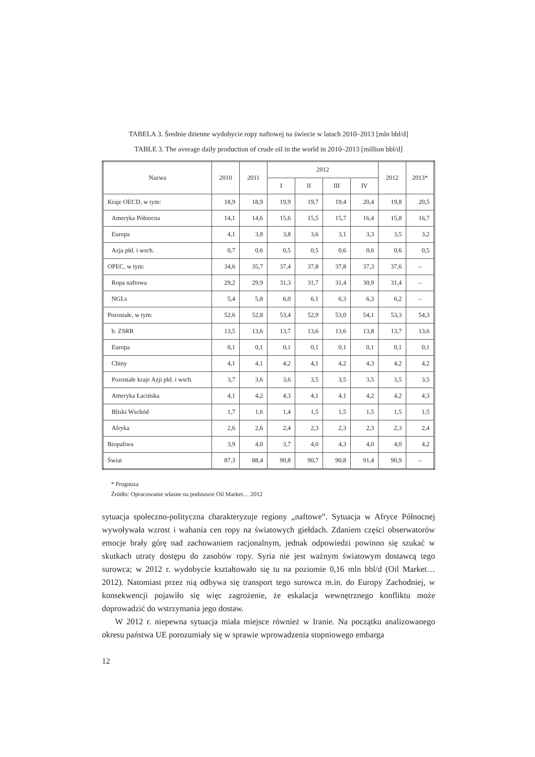TABELA 3. Średnie dzienne wydobycie ropy naftowej na świecie w latach 2010–2013 [mln bbl/d]
TABLE 3. The average daily production of crude oil in the world in 2010–2013 [million bbl/d]
| Nazwa | 2010 | 2011 | 2012 | | | | 2012 | 2013* |
| --- | --- | --- | --- | --- | --- | --- | --- | --- |
| | | | I | II | III | IV | | |
| Kraje OECD, w tym: | 18,9 | 18,9 | 19,9 | 19,7 | 19,4 | 20,4 | 19,8 | 20,5 |
| Ameryka Północna | 14,1 | 14,6 | 15,6 | 15,5 | 15,7 | 16,4 | 15,8 | 16,7 |
| Europa | 4,1 | 3,8 | 3,8 | 3,6 | 3,1 | 3,3 | 3,5 | 3,2 |
| Azja płd. i wsch. | 0,7 | 0,6 | 0,5 | 0,5 | 0,6 | 0,6 | 0,6 | 0,5 |
| OPEC, w tym: | 34,6 | 35,7 | 37,4 | 37,8 | 37,8 | 37,3 | 37,6 | – |
| Ropa naftowa | 29,2 | 29,9 | 31,3 | 31,7 | 31,4 | 30,9 | 31,4 | – |
| NGLs | 5,4 | 5,8 | 6,0 | 6,1 | 6,3 | 6,3 | 6,2 | – |
| Pozostałe, w tym: | 52,6 | 52,8 | 53,4 | 52,9 | 53,0 | 54,1 | 53,3 | 54,3 |
| b. ZSRR | 13,5 | 13,6 | 13,7 | 13,6 | 13,6 | 13,8 | 13,7 | 13,6 |
| Europa | 0,1 | 0,1 | 0,1 | 0,1 | 0,1 | 0,1 | 0,1 | 0,1 |
| Chiny | 4,1 | 4,1 | 4,2 | 4,1 | 4,2 | 4,3 | 4,2 | 4,2 |
| Pozostałe kraje Azji płd. i wsch. | 3,7 | 3,6 | 3,6 | 3,5 | 3,5 | 3,5 | 3,5 | 3,5 |
| Ameryka Łacińska | 4,1 | 4,2 | 4,3 | 4,1 | 4,1 | 4,2 | 4,2 | 4,3 |
| Bliski Wschód | 1,7 | 1,6 | 1,4 | 1,5 | 1,5 | 1,5 | 1,5 | 1,5 |
| Afryka | 2,6 | 2,6 | 2,4 | 2,3 | 2,3 | 2,3 | 2,3 | 2,4 |
| Biopaliwa | 3,9 | 4,0 | 3,7 | 4,0 | 4,3 | 4,0 | 4,0 | 4,2 |
| Świat | 87,3 | 88,4 | 90,8 | 90,7 | 90,8 | 91,4 | 90,9 | – |
* Prognoza
Źródło: Opracowanie własne na podstawie Oil Market… 2012
sytuacja społeczno-polityczna charakteryzuje regiony „naftowe”. Sytuacja w Afryce Północnej wywoływała wzrost i wahania cen ropy na światowych giełdach. Zdaniem części obserwatorów emocje brały górę nad zachowaniem racjonalnym, jednak odpowiedzi powinno się szukać w skutkach utraty dostępu do zasobów ropy. Syria nie jest ważnym światowym dostawcą tego surowca; w 2012 r. wydobycie kształtowało się tu na poziomie 0,16 mln bbl/d (Oil Market… 2012). Natomiast przez nią odbywa się transport tego surowca m.in. do Europy Zachodniej, w konsekwencji pojawiło się więc zagrożenie, że eskalacja wewnętrznego konfliktu może doprowadzić do wstrzymania jego dostaw.
W 2012 r. niepewna sytuacja miała miejsce również w Iranie. Na początku analizowanego okresu państwa UE porozumiały się w sprawie wprowadzenia stopniowego embarga
12